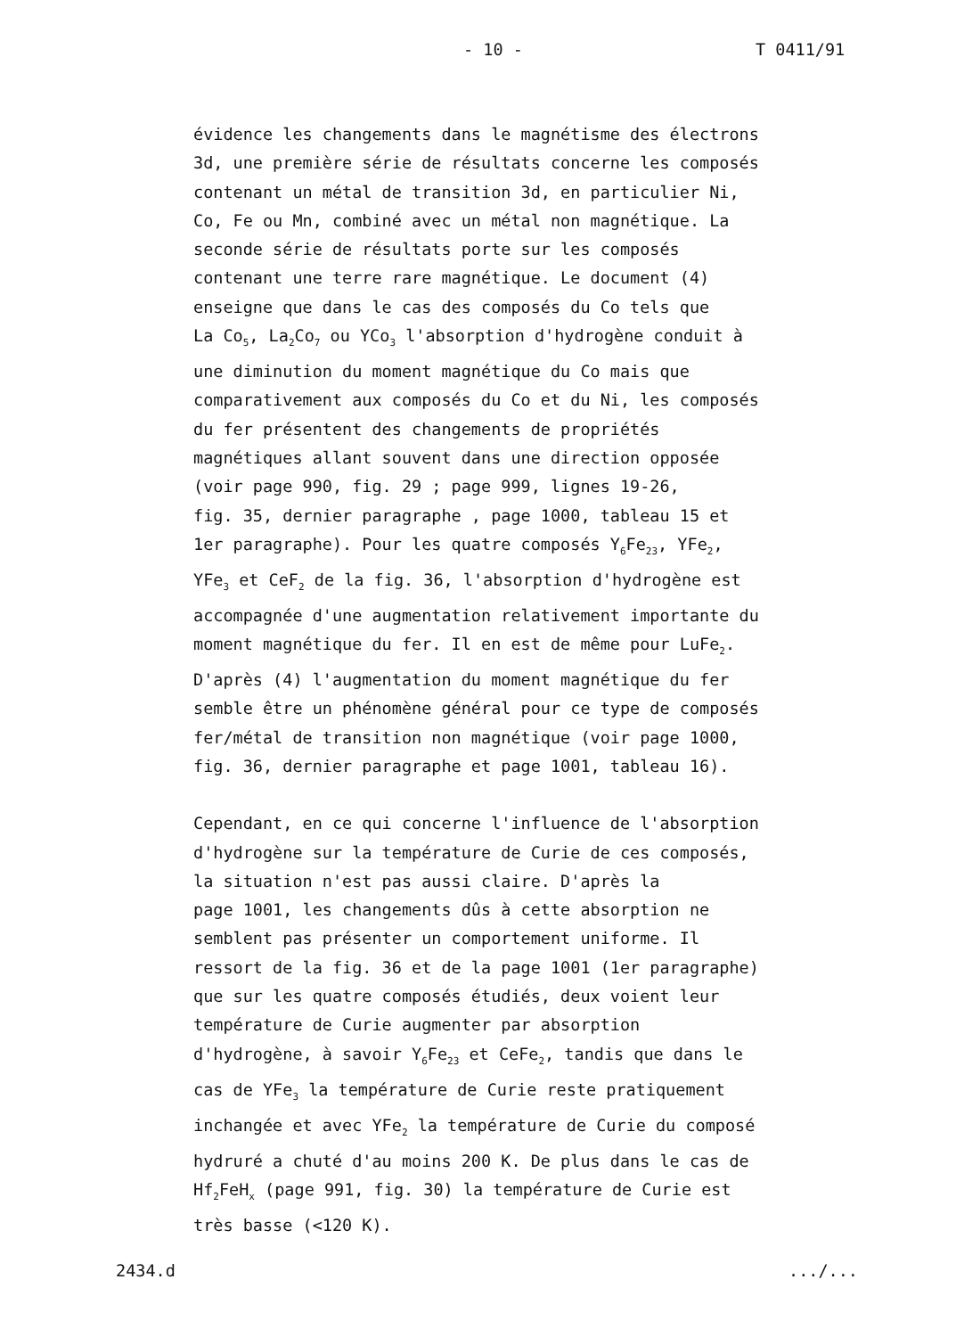- 10 - T 0411/91
évidence les changements dans le magnétisme des électrons 3d, une première série de résultats concerne les composés contenant un métal de transition 3d, en particulier Ni, Co, Fe ou Mn, combiné avec un métal non magnétique. La seconde série de résultats porte sur les composés contenant une terre rare magnétique. Le document (4) enseigne que dans le cas des composés du Co tels que La Co<sub>5</sub>, La<sub>2</sub>Co<sub>7</sub> ou YCo<sub>3</sub> l'absorption d'hydrogène conduit à une diminution du moment magnétique du Co mais que comparativement aux composés du Co et du Ni, les composés du fer présentent des changements de propriétés magnétiques allant souvent dans une direction opposée (voir page 990, fig. 29 ; page 999, lignes 19-26, fig. 35, dernier paragraphe , page 1000, tableau 15 et 1er paragraphe). Pour les quatre composés Y<sub>6</sub>Fe<sub>23</sub>, YFe<sub>2</sub>, YFe<sub>3</sub> et CeF<sub>2</sub> de la fig. 36, l'absorption d'hydrogène est accompagnée d'une augmentation relativement importante du moment magnétique du fer. Il en est de même pour LuFe<sub>2</sub>. D'après (4) l'augmentation du moment magnétique du fer semble être un phénomène général pour ce type de composés fer/métal de transition non magnétique (voir page 1000, fig. 36, dernier paragraphe et page 1001, tableau 16).
Cependant, en ce qui concerne l'influence de l'absorption d'hydrogène sur la température de Curie de ces composés, la situation n'est pas aussi claire. D'après la page 1001, les changements dûs à cette absorption ne semblent pas présenter un comportement uniforme. Il ressort de la fig. 36 et de la page 1001 (1er paragraphe) que sur les quatre composés étudiés, deux voient leur température de Curie augmenter par absorption d'hydrogène, à savoir Y<sub>6</sub>Fe<sub>23</sub> et CeFe<sub>2</sub>, tandis que dans le cas de YFe<sub>3</sub> la température de Curie reste pratiquement inchangée et avec YFe<sub>2</sub> la température de Curie du composé hydruré a chuté d'au moins 200 K. De plus dans le cas de Hf<sub>2</sub>FeH<sub>x</sub> (page 991, fig. 30) la température de Curie est très basse (<120 K).
2434.d .../...